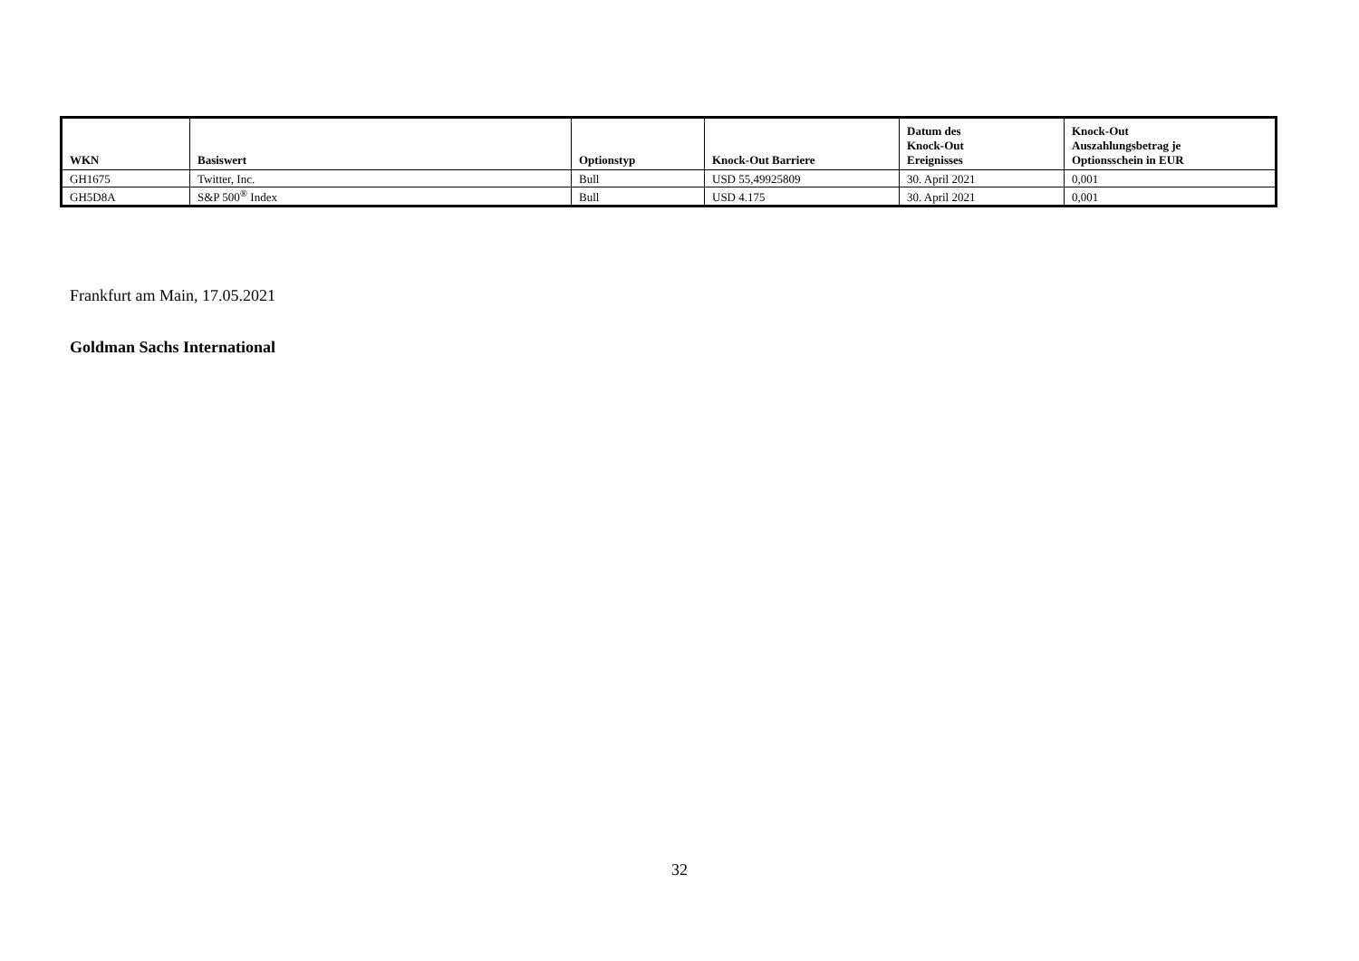| WKN | Basiswert | Optionstyp | Knock-Out Barriere | Datum des Knock-Out Ereignisses | Knock-Out Auszahlungsbetrag je Optionsschein in EUR |
| --- | --- | --- | --- | --- | --- |
| GH1675 | Twitter, Inc. | Bull | USD 55,49925809 | 30. April 2021 | 0,001 |
| GH5D8A | S&P 500<sup>®</sup> Index | Bull | USD 4.175 | 30. April 2021 | 0,001 |
Frankfurt am Main, 17.05.2021
Goldman Sachs International
32